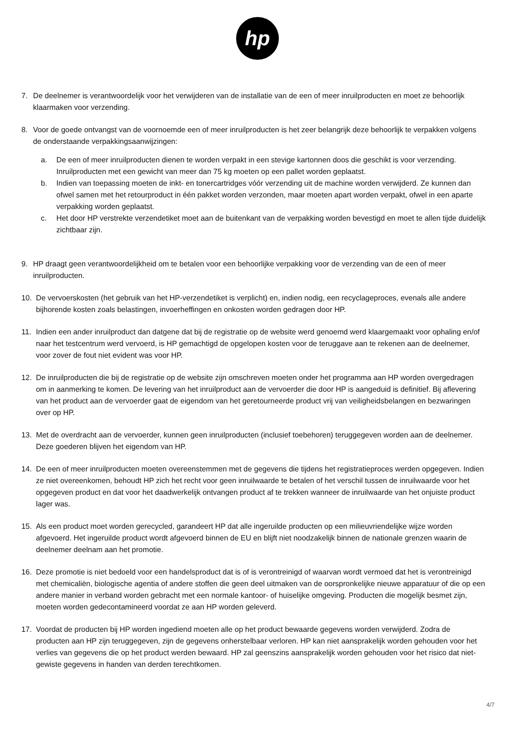hp
7. De deelnemer is verantwoordelijk voor het verwijderen van de installatie van de een of meer inruilproducten en moet ze behoorlijk klaarmaken voor verzending.
8. Voor de goede ontvangst van de voornoemde een of meer inruilproducten is het zeer belangrijk deze behoorlijk te verpakken volgens de onderstaande verpakkingsaanwijzingen:
a. De een of meer inruilproducten dienen te worden verpakt in een stevige kartonnen doos die geschikt is voor verzending. Inruilproducten met een gewicht van meer dan 75 kg moeten op een pallet worden geplaatst.
b. Indien van toepassing moeten de inkt- en tonercartridges vóór verzending uit de machine worden verwijderd. Ze kunnen dan ofwel samen met het retourproduct in één pakket worden verzonden, maar moeten apart worden verpakt, ofwel in een aparte verpakking worden geplaatst.
c. Het door HP verstrekte verzendetiket moet aan de buitenkant van de verpakking worden bevestigd en moet te allen tijde duidelijk zichtbaar zijn.
9. HP draagt geen verantwoordelijkheid om te betalen voor een behoorlijke verpakking voor de verzending van de een of meer inruilproducten.
10. De vervoerskosten (het gebruik van het HP-verzendetiket is verplicht) en, indien nodig, een recyclageproces, evenals alle andere bijhorende kosten zoals belastingen, invoerheffingen en onkosten worden gedragen door HP.
11. Indien een ander inruilproduct dan datgene dat bij de registratie op de website werd genoemd werd klaargemaakt voor ophaling en/of naar het testcentrum werd vervoerd, is HP gemachtigd de opgelopen kosten voor de teruggave aan te rekenen aan de deelnemer, voor zover de fout niet evident was voor HP.
12. De inruilproducten die bij de registratie op de website zijn omschreven moeten onder het programma aan HP worden overgedragen om in aanmerking te komen. De levering van het inruilproduct aan de vervoerder die door HP is aangeduid is definitief. Bij aflevering van het product aan de vervoerder gaat de eigendom van het geretourneerde product vrij van veiligheidsbelangen en bezwaringen over op HP.
13. Met de overdracht aan de vervoerder, kunnen geen inruilproducten (inclusief toebehoren) teruggegeven worden aan de deelnemer. Deze goederen blijven het eigendom van HP.
14. De een of meer inruilproducten moeten overeenstemmen met de gegevens die tijdens het registratieproces werden opgegeven. Indien ze niet overeenkomen, behoudt HP zich het recht voor geen inruilwaarde te betalen of het verschil tussen de inruilwaarde voor het opgegeven product en dat voor het daadwerkelijk ontvangen product af te trekken wanneer de inruilwaarde van het onjuiste product lager was.
15. Als een product moet worden gerecycled, garandeert HP dat alle ingeruilde producten op een milieuvriendelijke wijze worden afgevoerd. Het ingeruilde product wordt afgevoerd binnen de EU en blijft niet noodzakelijk binnen de nationale grenzen waarin de deelnemer deelnam aan het promotie.
16. Deze promotie is niet bedoeld voor een handelsproduct dat is of is verontreinigd of waarvan wordt vermoed dat het is verontreinigd met chemicaliën, biologische agentia of andere stoffen die geen deel uitmaken van de oorspronkelijke nieuwe apparatuur of die op een andere manier in verband worden gebracht met een normale kantoor- of huiselijke omgeving. Producten die mogelijk besmet zijn, moeten worden gedecontamineerd voordat ze aan HP worden geleverd.
17. Voordat de producten bij HP worden ingediend moeten alle op het product bewaarde gegevens worden verwijderd. Zodra de producten aan HP zijn teruggegeven, zijn de gegevens onherstelbaar verloren. HP kan niet aansprakelijk worden gehouden voor het verlies van gegevens die op het product werden bewaard. HP zal geenszins aansprakelijk worden gehouden voor het risico dat niet-gewiste gegevens in handen van derden terechtkomen.
4/7